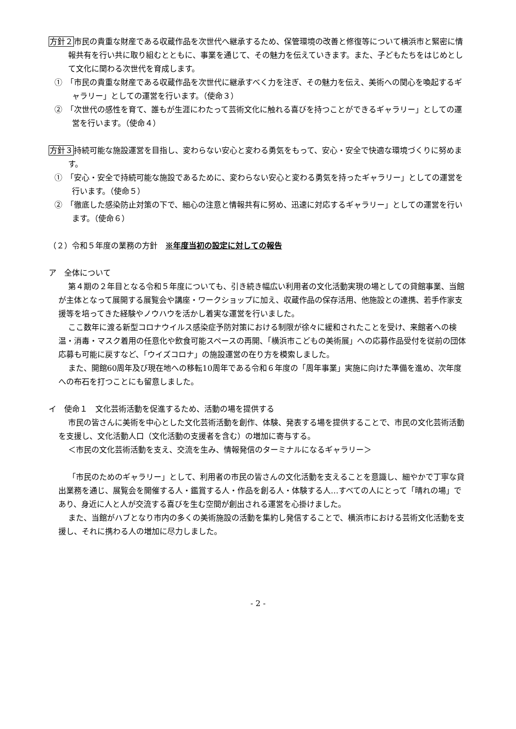方針２市民の貴重な財産である収蔵作品を次世代へ継承するため、保管環境の改善と修復等について横浜市と緊密に情報共有を行い共に取り組むとともに、事業を通じて、その魅力を伝えていきます。また、子どもたちをはじめとして文化に関わる次世代を育成します。
①　「市民の貴重な財産である収蔵作品を次世代に継承すべく力を注ぎ、その魅力を伝え、美術への関心を喚起するギャラリー」としての運営を行います。（使命３）
②　「次世代の感性を育て、誰もが生涯にわたって芸術文化に触れる喜びを持つことができるギャラリー」としての運営を行います。（使命４）
方針３持続可能な施設運営を目指し、変わらない安心と変わる勇気をもって、安心・安全で快適な環境づくりに努めます。
①　「安心・安全で持続可能な施設であるために、変わらない安心と変わる勇気を持ったギャラリー」としての運営を行います。（使命５）
②　「徹底した感染防止対策の下で、細心の注意と情報共有に努め、迅速に対応するギャラリー」としての運営を行います。（使命６）
（２）令和５年度の業務の方針　※年度当初の設定に対しての報告
ア　全体について
第４期の２年目となる令和５年度についても、引き続き幅広い利用者の文化活動実現の場としての貸館事業、当館が主体となって展開する展覧会や講座・ワークショップに加え、収蔵作品の保存活用、他施設との連携、若手作家支援等を培ってきた経験やノウハウを活かし着実な運営を行いました。
ここ数年に渡る新型コロナウイルス感染症予防対策における制限が徐々に緩和されたことを受け、来館者への検温・消毒・マスク着用の任意化や飲食可能スペースの再開、「横浜市こどもの美術展」への応募作品受付を従前の団体応募も可能に戻すなど、「ウイズコロナ」の施設運営の在り方を模索しました。
また、開館60周年及び現在地への移転10周年である令和６年度の「周年事業」実施に向けた準備を進め、次年度への布石を打つことにも留意しました。
イ　使命１　文化芸術活動を促進するため、活動の場を提供する
市民の皆さんに美術を中心とした文化芸術活動を創作、体験、発表する場を提供することで、市民の文化芸術活動を支援し、文化活動人口（文化活動の支援者を含む）の増加に寄与する。
＜市民の文化芸術活動を支え、交流を生み、情報発信のターミナルになるギャラリー＞
「市民のためのギャラリー」として、利用者の市民の皆さんの文化活動を支えることを意識し、細やかで丁寧な貸出業務を通じ、展覧会を開催する人・鑑賞する人・作品を創る人・体験する人…すべての人にとって「晴れの場」であり、身近に人と人が交流する喜びを生む空間が創出される運営を心掛けました。
また、当館がハブとなり市内の多くの美術施設の活動を集約し発信することで、横浜市における芸術文化活動を支援し、それに携わる人の増加に尽力しました。
- 2 -